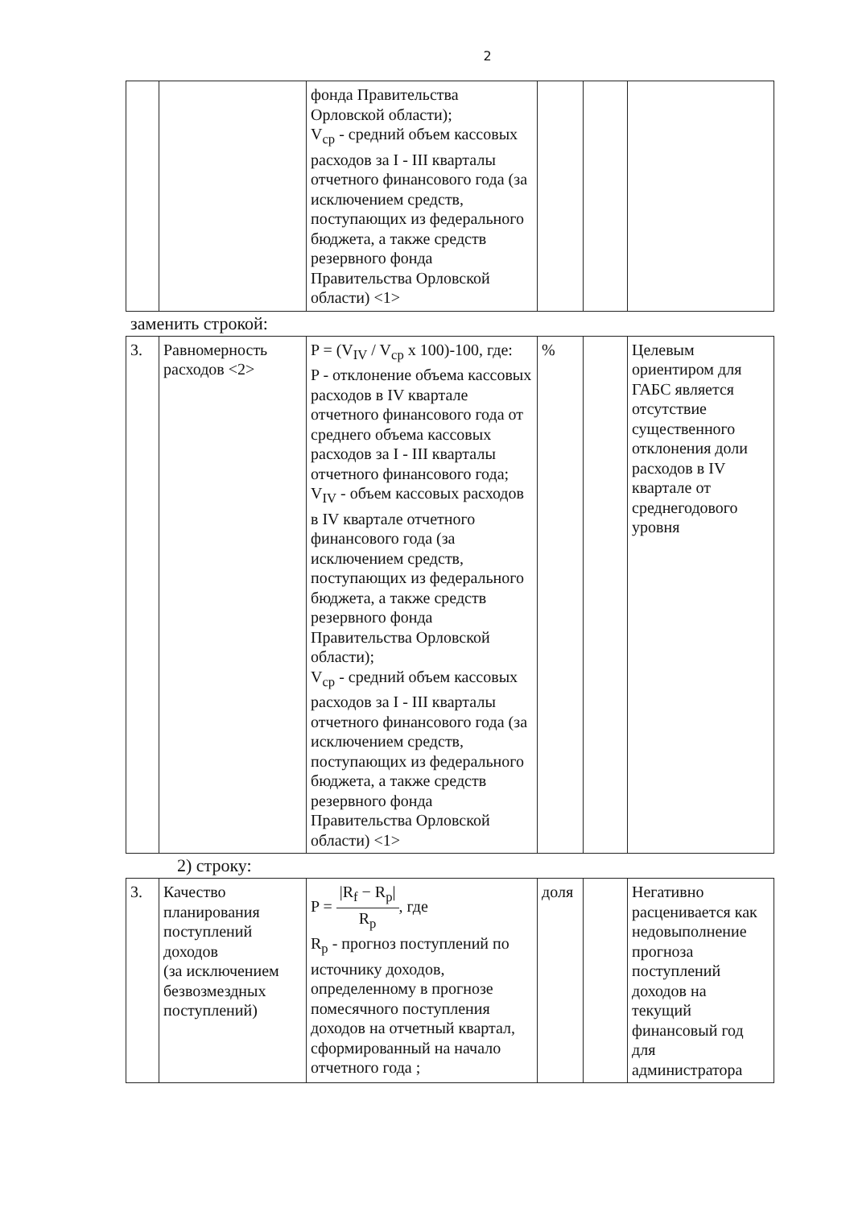2
| | | фонда Правительства Орловской области); V<sub>ср</sub> - средний объем кассовых расходов за I - III кварталы отчетного финансового года (за исключением средств, поступающих из федерального бюджета, а также средств резервного фонда Правительства Орловской области) <1> | | | |
заменить строкой:
| 3. | Равномерность расходов <2> | P = (V<sub>IV</sub> / V<sub>ср</sub> x 100)-100, где: P - отклонение объема кассовых расходов в IV квартале отчетного финансового года от среднего объема кассовых расходов за I - III кварталы отчетного финансового года; V<sub>IV</sub> - объем кассовых расходов в IV квартале отчетного финансового года (за исключением средств, поступающих из федерального бюджета, а также средств резервного фонда Правительства Орловской области); V<sub>ср</sub> - средний объем кассовых расходов за I - III кварталы отчетного финансового года (за исключением средств, поступающих из федерального бюджета, а также средств резервного фонда Правительства Орловской области) <1> | % | | Целевым ориентиром для ГАБС является отсутствие существенного отклонения доли расходов в IV квартале от среднегодового уровня |
2) строку:
| 3. | Качество планирования поступлений доходов (за исключением безвозмездных поступлений) | P = /R<sub>f</sub> − R<sub>p</sub>/ R<sub>p</sub> , где R<sub>p</sub> - прогноз поступлений по источнику доходов, определенному в прогнозе помесячного поступления доходов на отчетный квартал, сформированный на начало отчетного года ; | доля | | Негативно расценивается как недовыполнение прогноза поступлений доходов на текущий финансовый год для администратора |